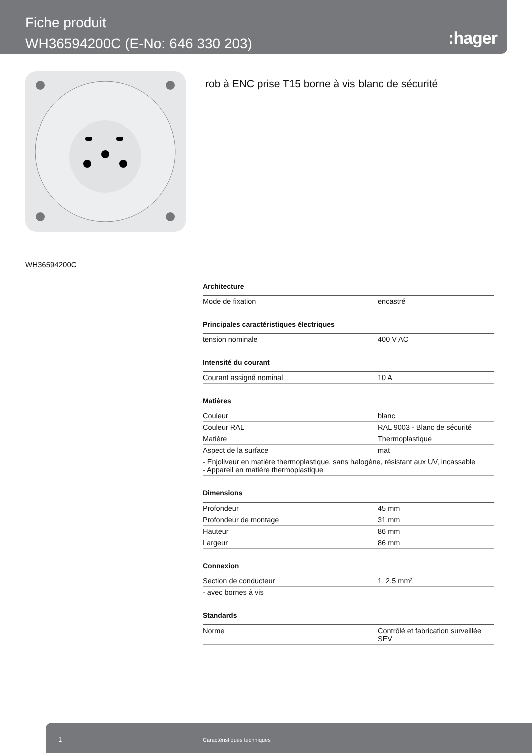Fiche produit
WH36594200C (E-No: 646 330 203)
:hager
rob à ENC prise T15 borne à vis blanc de sécurité
WH36594200C
Architecture
| Mode de fixation | encastré |
Principales caractéristiques électriques
| tension nominale | 400 V AC |
Intensité du courant
| Courant assigné nominal | 10 A |
Matières
| Couleur | blanc |
| Couleur RAL | RAL 9003 - Blanc de sécurité |
| Matière | Thermoplastique |
| Aspect de la surface | mat |
| - Enjoliveur en matière thermoplastique, sans halogène, résistant aux UV, incassable - Appareil en matière thermoplastique | |
Dimensions
| Profondeur | 45 mm |
| Profondeur de montage | 31 mm |
| Hauteur | 86 mm |
| Largeur | 86 mm |
Connexion
| Section de conducteur | 1 2,5 mm² |
| - avec bornes à vis | |
Standards
| Norme | Contrôlé et fabrication surveillée SEV |
1 Caractéristiques techniques